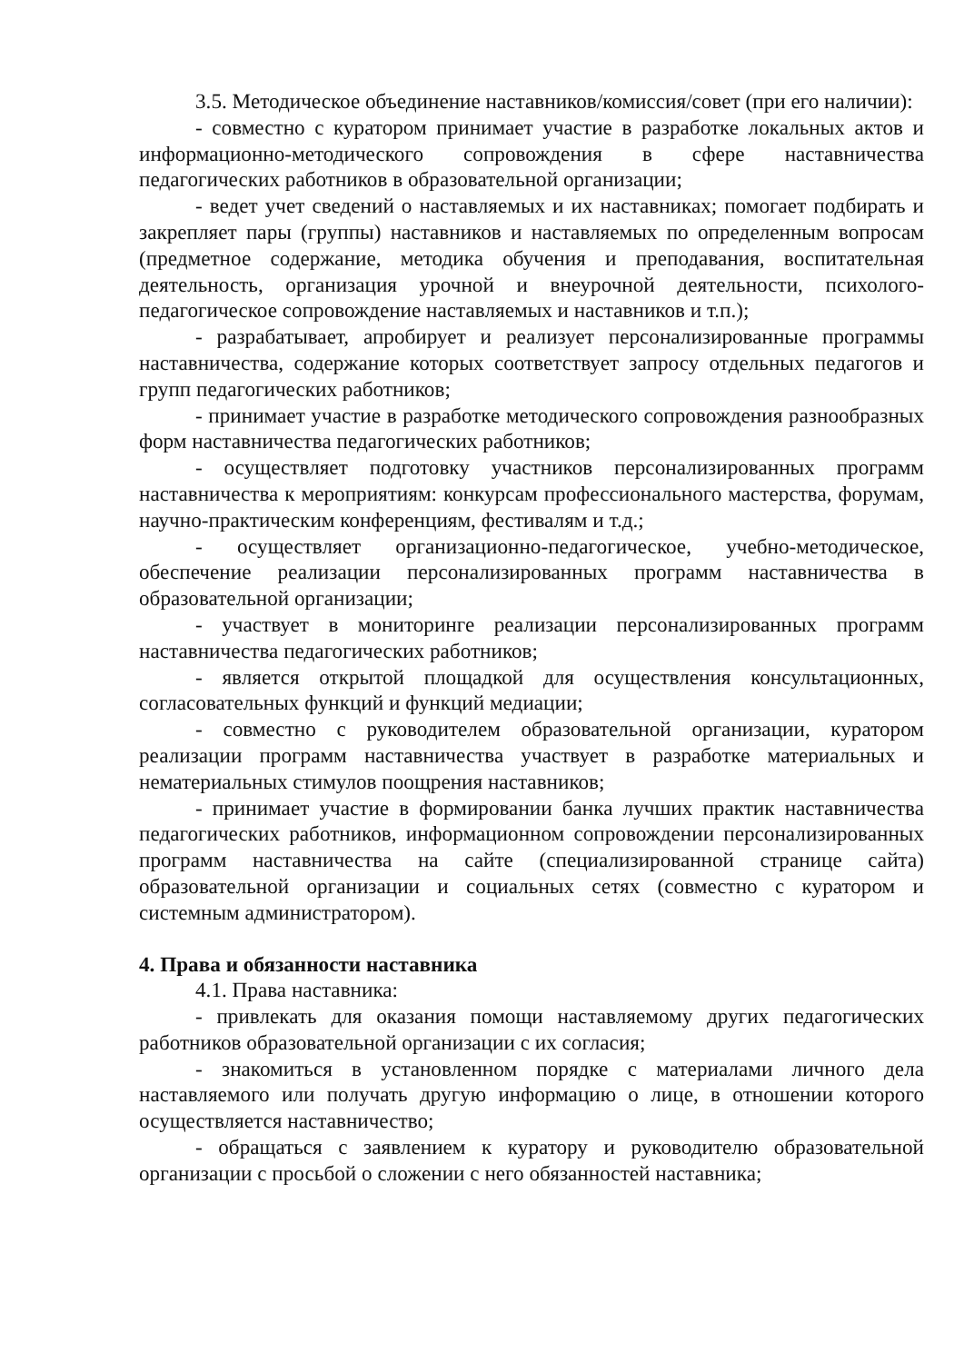3.5. Методическое объединение наставников/комиссия/совет (при его наличии):
- совместно с куратором принимает участие в разработке локальных актов и информационно-методического сопровождения в сфере наставничества педагогических работников в образовательной организации;
- ведет учет сведений о наставляемых и их наставниках; помогает подбирать и закрепляет пары (группы) наставников и наставляемых по определенным вопросам (предметное содержание, методика обучения и преподавания, воспитательная деятельность, организация урочной и внеурочной деятельности, психолого-педагогическое сопровождение наставляемых и наставников и т.п.);
- разрабатывает, апробирует и реализует персонализированные программы наставничества, содержание которых соответствует запросу отдельных педагогов и групп педагогических работников;
- принимает участие в разработке методического сопровождения разнообразных форм наставничества педагогических работников;
- осуществляет подготовку участников персонализированных программ наставничества к мероприятиям: конкурсам профессионального мастерства, форумам, научно-практическим конференциям, фестивалям и т.д.;
- осуществляет организационно-педагогическое, учебно-методическое, обеспечение реализации персонализированных программ наставничества в образовательной организации;
- участвует в мониторинге реализации персонализированных программ наставничества педагогических работников;
- является открытой площадкой для осуществления консультационных, согласовательных функций и функций медиации;
- совместно с руководителем образовательной организации, куратором реализации программ наставничества участвует в разработке материальных и нематериальных стимулов поощрения наставников;
- принимает участие в формировании банка лучших практик наставничества педагогических работников, информационном сопровождении персонализированных программ наставничества на сайте (специализированной странице сайта) образовательной организации и социальных сетях (совместно с куратором и системным администратором).
4. Права и обязанности наставника
4.1. Права наставника:
- привлекать для оказания помощи наставляемому других педагогических работников образовательной организации с их согласия;
- знакомиться в установленном порядке с материалами личного дела наставляемого или получать другую информацию о лице, в отношении которого осуществляется наставничество;
- обращаться с заявлением к куратору и руководителю образовательной организации с просьбой о сложении с него обязанностей наставника;